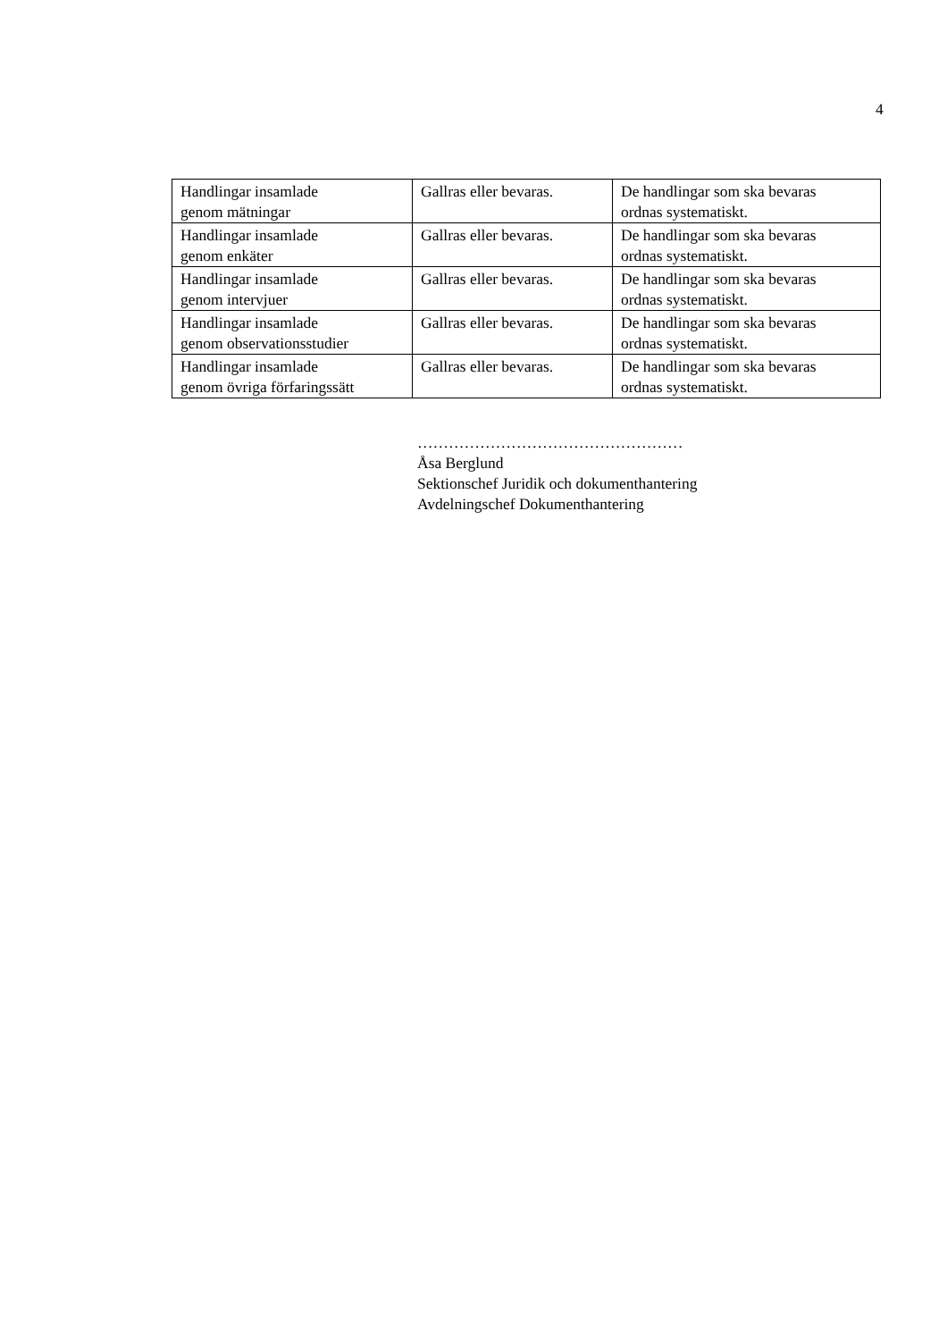4
| Handlingar insamlade genom mätningar | Gallras eller bevaras. | De handlingar som ska bevaras ordnas systematiskt. |
| Handlingar insamlade genom enkäter | Gallras eller bevaras. | De handlingar som ska bevaras ordnas systematiskt. |
| Handlingar insamlade genom intervjuer | Gallras eller bevaras. | De handlingar som ska bevaras ordnas systematiskt. |
| Handlingar insamlade genom observationsstudier | Gallras eller bevaras. | De handlingar som ska bevaras ordnas systematiskt. |
| Handlingar insamlade genom övriga förfaringssätt | Gallras eller bevaras. | De handlingar som ska bevaras ordnas systematiskt. |
……………………………………………
Åsa Berglund
Sektionschef Juridik och dokumenthantering
Avdelningschef Dokumenthantering